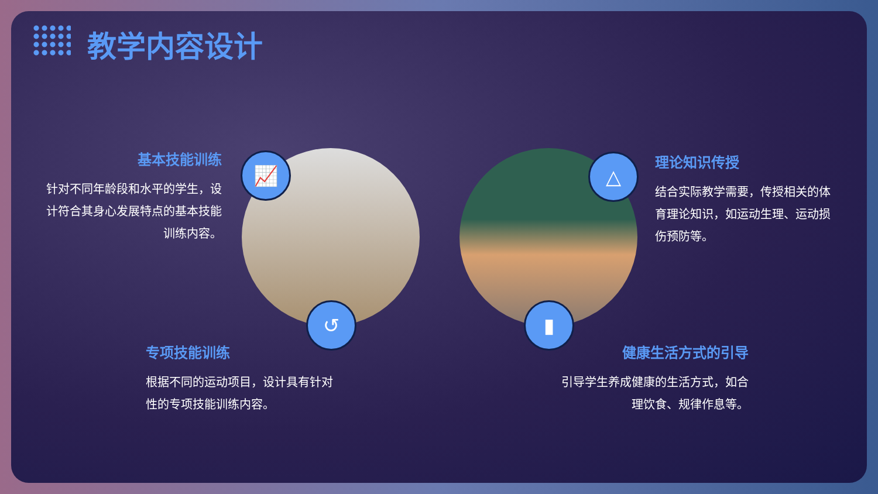教学内容设计
基本技能训练
针对不同年龄段和水平的学生，设计符合其身心发展特点的基本技能训练内容。
理论知识传授
结合实际教学需要，传授相关的体育理论知识，如运动生理、运动损伤预防等。
📈
↺
△
▮
专项技能训练
根据不同的运动项目，设计具有针对性的专项技能训练内容。
健康生活方式的引导
引导学生养成健康的生活方式，如合理饮食、规律作息等。